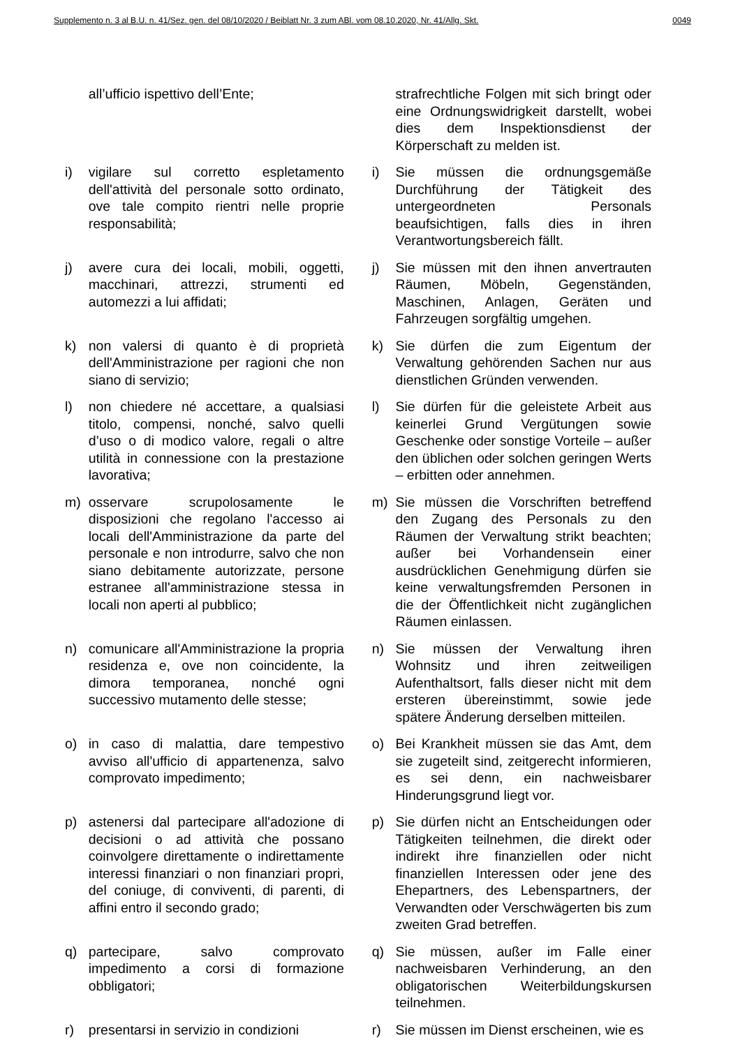Supplemento n. 3 al B.U. n. 41/Sez. gen. del 08/10/2020 / Beiblatt Nr. 3 zum ABl. vom 08.10.2020, Nr. 41/Allg. Skt. 0049
| | all’ufficio ispettivo dell’Ente; | | strafrechtliche Folgen mit sich bringt oder eine Ordnungswidrigkeit darstellt, wobei dies dem Inspektionsdienst der Körperschaft zu melden ist. |
| i) | vigilare sul corretto espletamento dell'attività del personale sotto ordinato, ove tale compito rientri nelle proprie responsabilità; | i) | Sie müssen die ordnungsgemäße Durchführung der Tätigkeit des untergeordneten Personals beaufsichtigen, falls dies in ihren Verantwortungsbereich fällt. |
| j) | avere cura dei locali, mobili, oggetti, macchinari, attrezzi, strumenti ed automezzi a lui affidati; | j) | Sie müssen mit den ihnen anvertrauten Räumen, Möbeln, Gegenständen, Maschinen, Anlagen, Geräten und Fahrzeugen sorgfältig umgehen. |
| k) | non valersi di quanto è di proprietà dell'Amministrazione per ragioni che non siano di servizio; | k) | Sie dürfen die zum Eigentum der Verwaltung gehörenden Sachen nur aus dienstlichen Gründen verwenden. |
| l) | non chiedere né accettare, a qualsiasi titolo, compensi, nonché, salvo quelli d’uso o di modico valore, regali o altre utilità in connessione con la prestazione lavorativa; | l) | Sie dürfen für die geleistete Arbeit aus keinerlei Grund Vergütungen sowie Geschenke oder sonstige Vorteile – außer den üblichen oder solchen geringen Werts – erbitten oder annehmen. |
| m) | osservare scrupolosamente le disposizioni che regolano l'accesso ai locali dell'Amministrazione da parte del personale e non introdurre, salvo che non siano debitamente autorizzate, persone estranee all'amministrazione stessa in locali non aperti al pubblico; | m) | Sie müssen die Vorschriften betreffend den Zugang des Personals zu den Räumen der Verwaltung strikt beachten; außer bei Vorhandensein einer ausdrücklichen Genehmigung dürfen sie keine verwaltungsfremden Personen in die der Öffentlichkeit nicht zugänglichen Räumen einlassen. |
| n) | comunicare all'Amministrazione la propria residenza e, ove non coincidente, la dimora temporanea, nonché ogni successivo mutamento delle stesse; | n) | Sie müssen der Verwaltung ihren Wohnsitz und ihren zeitweiligen Aufenthaltsort, falls dieser nicht mit dem ersteren übereinstimmt, sowie jede spätere Änderung derselben mitteilen. |
| o) | in caso di malattia, dare tempestivo avviso all'ufficio di appartenenza, salvo comprovato impedimento; | o) | Bei Krankheit müssen sie das Amt, dem sie zugeteilt sind, zeitgerecht informieren, es sei denn, ein nachweisbarer Hinderungsgrund liegt vor. |
| p) | astenersi dal partecipare all'adozione di decisioni o ad attività che possano coinvolgere direttamente o indirettamente interessi finanziari o non finanziari propri, del coniuge, di conviventi, di parenti, di affini entro il secondo grado; | p) | Sie dürfen nicht an Entscheidungen oder Tätigkeiten teilnehmen, die direkt oder indirekt ihre finanziellen oder nicht finanziellen Interessen oder jene des Ehepartners, des Lebenspartners, der Verwandten oder Verschwägerten bis zum zweiten Grad betreffen. |
| q) | partecipare, salvo comprovato impedimento a corsi di formazione obbligatori; | q) | Sie müssen, außer im Falle einer nachweisbaren Verhinderung, an den obligatorischen Weiterbildungskursen teilnehmen. |
| r) | presentarsi in servizio in condizioni | r) | Sie müssen im Dienst erscheinen, wie es |